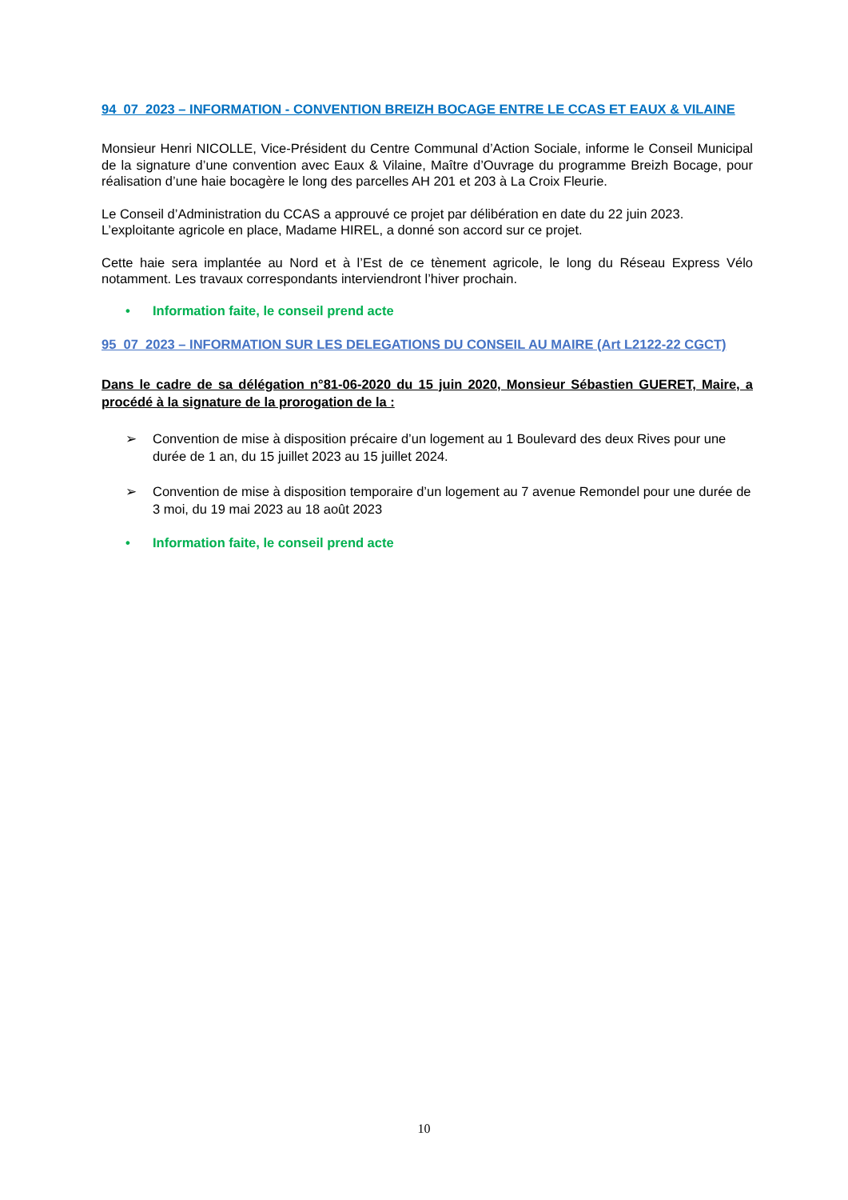94_07_2023 – INFORMATION - CONVENTION BREIZH BOCAGE ENTRE LE CCAS ET EAUX & VILAINE
Monsieur Henri NICOLLE, Vice-Président du Centre Communal d’Action Sociale, informe le Conseil Municipal de la signature d’une convention avec Eaux & Vilaine, Maître d’Ouvrage du programme Breizh Bocage, pour réalisation d’une haie bocagère le long des parcelles AH 201 et 203 à La Croix Fleurie.
Le Conseil d’Administration du CCAS a approuvé ce projet par délibération en date du 22 juin 2023.
L’exploitante agricole en place, Madame HIREL, a donné son accord sur ce projet.
Cette haie sera implantée au Nord et à l’Est de ce tènement agricole, le long du Réseau Express Vélo notamment. Les travaux correspondants interviendront l’hiver prochain.
• Information faite, le conseil prend acte
95_07_2023 – INFORMATION SUR LES DELEGATIONS DU CONSEIL AU MAIRE (Art L2122-22 CGCT)
Dans le cadre de sa délégation n°81-06-2020 du 15 juin 2020, Monsieur Sébastien GUERET, Maire, a procédé à la signature de la prorogation de la :
➢ Convention de mise à disposition précaire d’un logement au 1 Boulevard des deux Rives pour une durée de 1 an, du 15 juillet 2023 au 15 juillet 2024.
➢ Convention de mise à disposition temporaire d’un logement au 7 avenue Remondel pour une durée de 3 moi, du 19 mai 2023 au 18 août 2023
• Information faite, le conseil prend acte
10